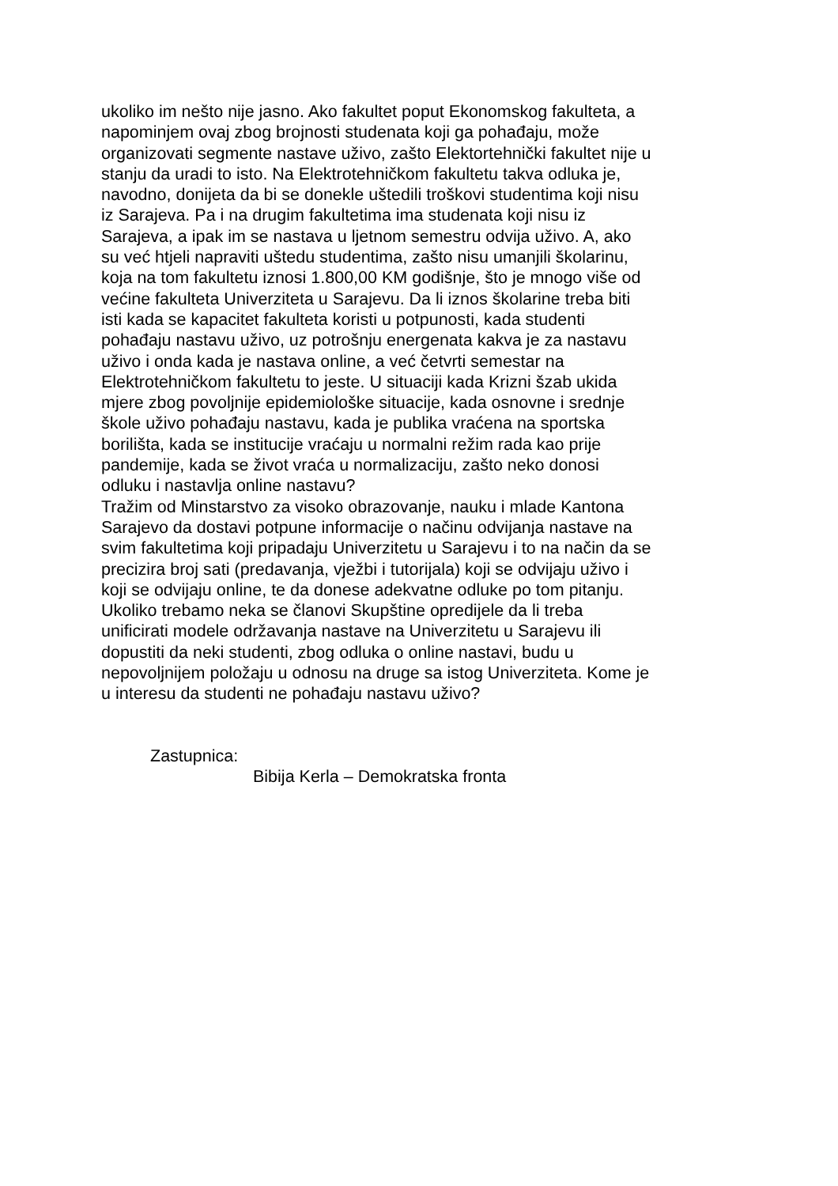ukoliko im nešto nije jasno. Ako fakultet poput Ekonomskog fakulteta, a
napominjem ovaj zbog brojnosti studenata koji ga pohađaju, može
organizovati segmente nastave uživo, zašto Elektortehnički fakultet nije u
stanju da uradi to isto. Na Elektrotehničkom fakultetu takva odluka je,
navodno, donijeta da bi se donekle uštedili troškovi studentima koji nisu
iz Sarajeva. Pa i na drugim fakultetima ima studenata koji nisu iz
Sarajeva, a ipak im se nastava u ljetnom semestru odvija uživo. A, ako
su već htjeli napraviti uštedu studentima, zašto nisu umanjili školarinu,
koja na tom fakultetu iznosi 1.800,00 KM godišnje, što je mnogo više od
većine fakulteta Univerziteta u Sarajevu. Da li iznos školarine treba biti
isti kada se kapacitet fakulteta koristi u potpunosti, kada studenti
pohađaju nastavu uživo, uz potrošnju energenata kakva je za nastavu
uživo i onda kada je nastava online, a već četvrti semestar na
Elektrotehničkom fakultetu to jeste. U situaciji kada Krizni šzab ukida
mjere zbog povoljnije epidemiološke situacije, kada osnovne i srednje
škole uživo pohađaju nastavu, kada je publika vraćena na sportska
borilišta, kada se institucije vraćaju u normalni režim rada kao prije
pandemije, kada se život vraća u normalizaciju, zašto neko donosi
odluku i nastavlja online nastavu?
Tražim od Minstarstvo za visoko obrazovanje, nauku i mlade Kantona
Sarajevo da dostavi potpune informacije o načinu odvijanja nastave na
svim fakultetima koji pripadaju Univerzitetu u Sarajevu i to na način da se
precizira broj sati (predavanja, vježbi i tutorijala) koji se odvijaju uživo i
koji se odvijaju online, te da donese adekvatne odluke po tom pitanju.
Ukoliko trebamo neka se članovi Skupštine opredijele da li treba
unificirati modele održavanja nastave na Univerzitetu u Sarajevu ili
dopustiti da neki studenti, zbog odluka o online nastavi, budu u
nepovoljnijem položaju u odnosu na druge sa istog Univerziteta. Kome je
u interesu da studenti ne pohađaju nastavu uživo?
Zastupnica:
Bibija Kerla – Demokratska fronta